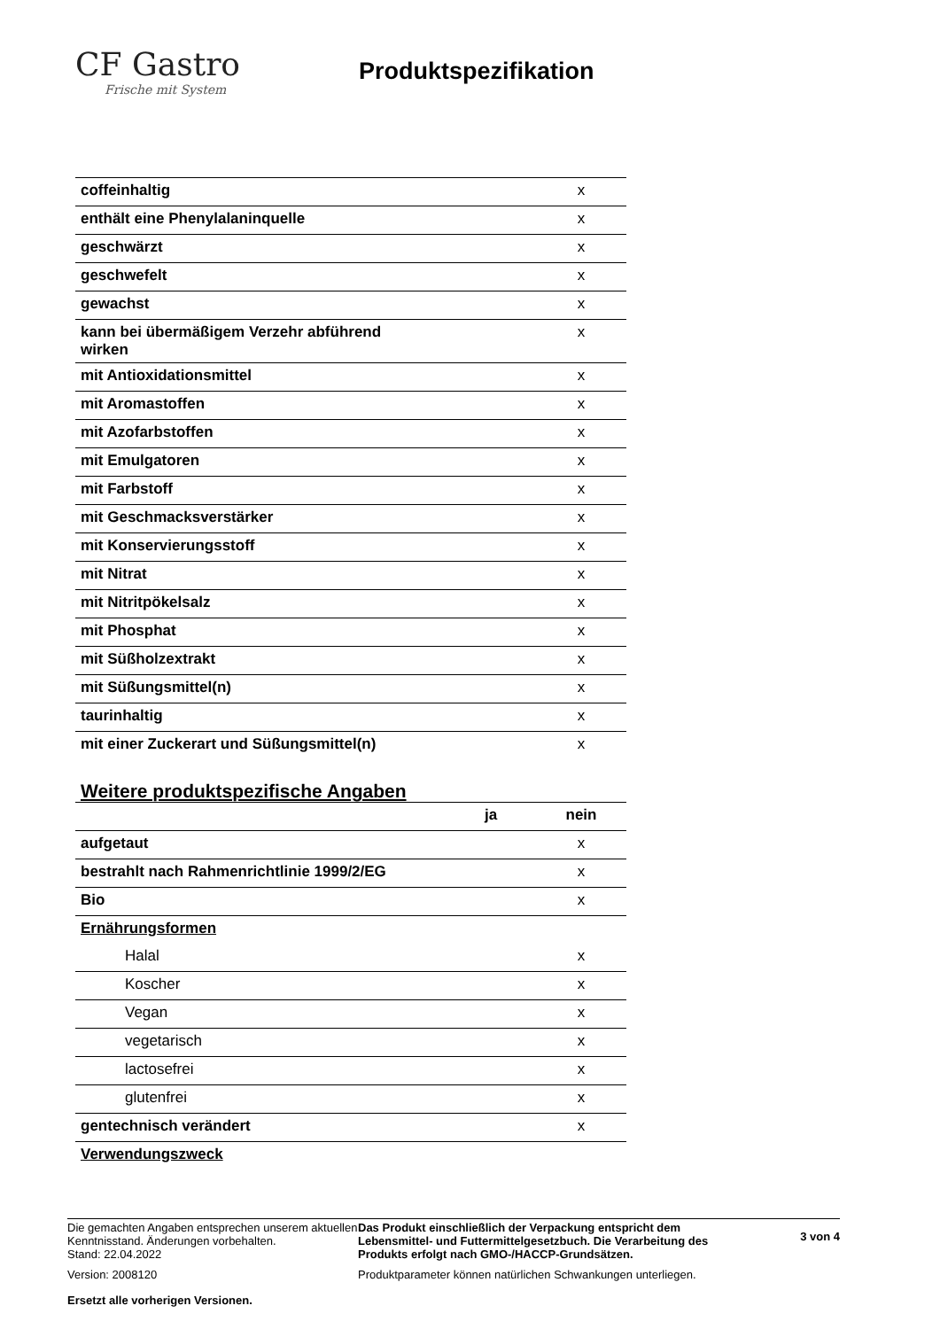CF Gastro
Frische mit System
Produktspezifikation
| coffeinhaltig | | x |
| enthält eine Phenylalaninquelle | | x |
| geschwärzt | | x |
| geschwefelt | | x |
| gewachst | | x |
| kann bei übermäßigem Verzehr abführend wirken | | x |
| mit Antioxidationsmittel | | x |
| mit Aromastoffen | | x |
| mit Azofarbstoffen | | x |
| mit Emulgatoren | | x |
| mit Farbstoff | | x |
| mit Geschmacksverstärker | | x |
| mit Konservierungsstoff | | x |
| mit Nitrat | | x |
| mit Nitritpökelsalz | | x |
| mit Phosphat | | x |
| mit Süßholzextrakt | | x |
| mit Süßungsmittel(n) | | x |
| taurinhaltig | | x |
| mit einer Zuckerart und Süßungsmittel(n) | | x |
Weitere produktspezifische Angaben
| | ja | nein |
| aufgetaut | | x |
| bestrahlt nach Rahmenrichtlinie 1999/2/EG | | x |
| Bio | | x |
| Ernährungsformen | | |
| Halal | | x |
| Koscher | | x |
| Vegan | | x |
| vegetarisch | | x |
| lactosefrei | | x |
| glutenfrei | | x |
| gentechnisch verändert | | x |
| Verwendungszweck | | |
Die gemachten Angaben entsprechen unserem aktuellen Kenntnisstand. Änderungen vorbehalten.
Stand: 22.04.2022
Version: 2008120
Ersetzt alle vorherigen Versionen.
Das Produkt einschließlich der Verpackung entspricht dem Lebensmittel- und Futtermittelgesetzbuch. Die Verarbeitung des Produkts erfolgt nach GMO-/HACCP-Grundsätzen.
Produktparameter können natürlichen Schwankungen unterliegen.
3 von 4